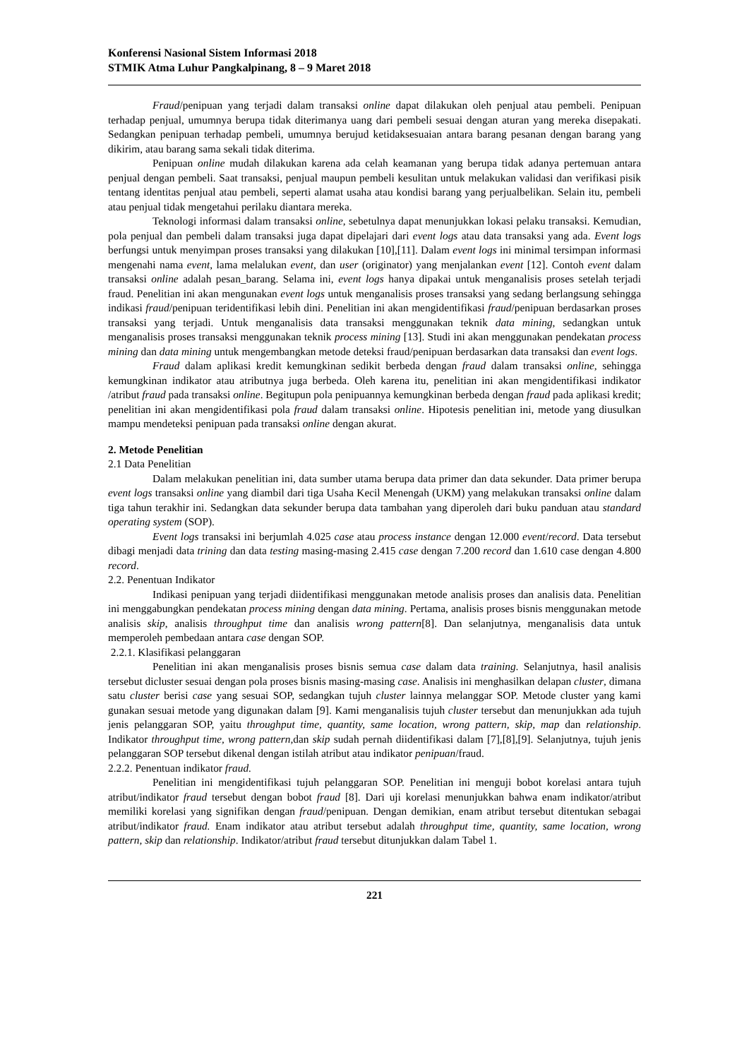Konferensi Nasional Sistem Informasi 2018
STMIK Atma Luhur Pangkalpinang, 8 – 9 Maret 2018
Fraud/penipuan yang terjadi dalam transaksi online dapat dilakukan oleh penjual atau pembeli. Penipuan terhadap penjual, umumnya berupa tidak diterimanya uang dari pembeli sesuai dengan aturan yang mereka disepakati. Sedangkan penipuan terhadap pembeli, umumnya berujud ketidaksesuaian antara barang pesanan dengan barang yang dikirim, atau barang sama sekali tidak diterima.
Penipuan online mudah dilakukan karena ada celah keamanan yang berupa tidak adanya pertemuan antara penjual dengan pembeli. Saat transaksi, penjual maupun pembeli kesulitan untuk melakukan validasi dan verifikasi pisik tentang identitas penjual atau pembeli, seperti alamat usaha atau kondisi barang yang perjualbelikan. Selain itu, pembeli atau penjual tidak mengetahui perilaku diantara mereka.
Teknologi informasi dalam transaksi online, sebetulnya dapat menunjukkan lokasi pelaku transaksi. Kemudian, pola penjual dan pembeli dalam transaksi juga dapat dipelajari dari event logs atau data transaksi yang ada. Event logs berfungsi untuk menyimpan proses transaksi yang dilakukan [10],[11]. Dalam event logs ini minimal tersimpan informasi mengenahi nama event, lama melalukan event, dan user (originator) yang menjalankan event [12]. Contoh event dalam transaksi online adalah pesan_barang. Selama ini, event logs hanya dipakai untuk menganalisis proses setelah terjadi fraud. Penelitian ini akan mengunakan event logs untuk menganalisis proses transaksi yang sedang berlangsung sehingga indikasi fraud/penipuan teridentifikasi lebih dini. Penelitian ini akan mengidentifikasi fraud/penipuan berdasarkan proses transaksi yang terjadi. Untuk menganalisis data transaksi menggunakan teknik data mining, sedangkan untuk menganalisis proses transaksi menggunakan teknik process mining [13]. Studi ini akan menggunakan pendekatan process mining dan data mining untuk mengembangkan metode deteksi fraud/penipuan berdasarkan data transaksi dan event logs.
Fraud dalam aplikasi kredit kemungkinan sedikit berbeda dengan fraud dalam transaksi online, sehingga kemungkinan indikator atau atributnya juga berbeda. Oleh karena itu, penelitian ini akan mengidentifikasi indikator /atribut fraud pada transaksi online. Begitupun pola penipuannya kemungkinan berbeda dengan fraud pada aplikasi kredit; penelitian ini akan mengidentifikasi pola fraud dalam transaksi online. Hipotesis penelitian ini, metode yang diusulkan mampu mendeteksi penipuan pada transaksi online dengan akurat.
2. Metode Penelitian
2.1 Data Penelitian
Dalam melakukan penelitian ini, data sumber utama berupa data primer dan data sekunder. Data primer berupa event logs transaksi online yang diambil dari tiga Usaha Kecil Menengah (UKM) yang melakukan transaksi online dalam tiga tahun terakhir ini. Sedangkan data sekunder berupa data tambahan yang diperoleh dari buku panduan atau standard operating system (SOP).
Event logs transaksi ini berjumlah 4.025 case atau process instance dengan 12.000 event/record. Data tersebut dibagi menjadi data trining dan data testing masing-masing 2.415 case dengan 7.200 record dan 1.610 case dengan 4.800 record.
2.2. Penentuan Indikator
Indikasi penipuan yang terjadi diidentifikasi menggunakan metode analisis proses dan analisis data. Penelitian ini menggabungkan pendekatan process mining dengan data mining. Pertama, analisis proses bisnis menggunakan metode analisis skip, analisis throughput time dan analisis wrong pattern[8]. Dan selanjutnya, menganalisis data untuk memperoleh pembedaan antara case dengan SOP.
2.2.1. Klasifikasi pelanggaran
Penelitian ini akan menganalisis proses bisnis semua case dalam data training. Selanjutnya, hasil analisis tersebut dicluster sesuai dengan pola proses bisnis masing-masing case. Analisis ini menghasilkan delapan cluster, dimana satu cluster berisi case yang sesuai SOP, sedangkan tujuh cluster lainnya melanggar SOP. Metode cluster yang kami gunakan sesuai metode yang digunakan dalam [9]. Kami menganalisis tujuh cluster tersebut dan menunjukkan ada tujuh jenis pelanggaran SOP, yaitu throughput time, quantity, same location, wrong pattern, skip, map dan relationship. Indikator throughput time, wrong pattern, dan skip sudah pernah diidentifikasi dalam [7],[8],[9]. Selanjutnya, tujuh jenis pelanggaran SOP tersebut dikenal dengan istilah atribut atau indikator penipuan/fraud.
2.2.2. Penentuan indikator fraud.
Penelitian ini mengidentifikasi tujuh pelanggaran SOP. Penelitian ini menguji bobot korelasi antara tujuh atribut/indikator fraud tersebut dengan bobot fraud [8]. Dari uji korelasi menunjukkan bahwa enam indikator/atribut memiliki korelasi yang signifikan dengan fraud/penipuan. Dengan demikian, enam atribut tersebut ditentukan sebagai atribut/indikator fraud. Enam indikator atau atribut tersebut adalah throughput time, quantity, same location, wrong pattern, skip dan relationship. Indikator/atribut fraud tersebut ditunjukkan dalam Tabel 1.
221